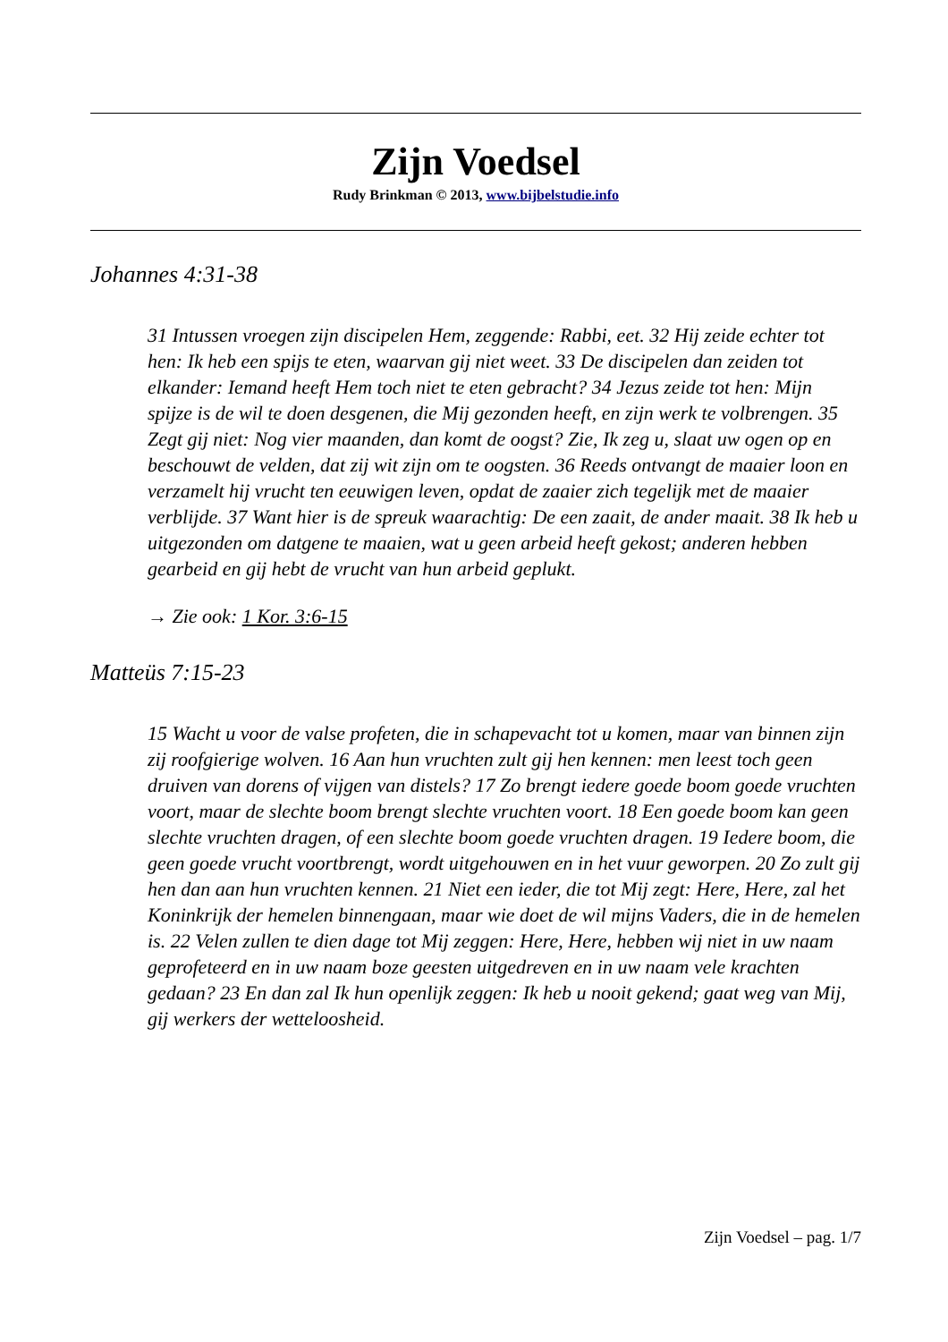Zijn Voedsel
Rudy Brinkman © 2013, www.bijbelstudie.info
Johannes 4:31-38
31 Intussen vroegen zijn discipelen Hem, zeggende: Rabbi, eet. 32 Hij zeide echter tot hen: Ik heb een spijs te eten, waarvan gij niet weet. 33 De discipelen dan zeiden tot elkander: Iemand heeft Hem toch niet te eten gebracht? 34 Jezus zeide tot hen: Mijn spijze is de wil te doen desgenen, die Mij gezonden heeft, en zijn werk te volbrengen. 35 Zegt gij niet: Nog vier maanden, dan komt de oogst? Zie, Ik zeg u, slaat uw ogen op en beschouwt de velden, dat zij wit zijn om te oogsten. 36 Reeds ontvangt de maaier loon en verzamelt hij vrucht ten eeuwigen leven, opdat de zaaier zich tegelijk met de maaier verblijde. 37 Want hier is de spreuk waarachtig: De een zaait, de ander maait. 38 Ik heb u uitgezonden om datgene te maaien, wat u geen arbeid heeft gekost; anderen hebben gearbeid en gij hebt de vrucht van hun arbeid geplukt.
→ Zie ook: 1 Kor. 3:6-15
Matteüs 7:15-23
15 Wacht u voor de valse profeten, die in schapevacht tot u komen, maar van binnen zijn zij roofgierige wolven. 16 Aan hun vruchten zult gij hen kennen: men leest toch geen druiven van dorens of vijgen van distels? 17 Zo brengt iedere goede boom goede vruchten voort, maar de slechte boom brengt slechte vruchten voort. 18 Een goede boom kan geen slechte vruchten dragen, of een slechte boom goede vruchten dragen. 19 Iedere boom, die geen goede vrucht voortbrengt, wordt uitgehouwen en in het vuur geworpen. 20 Zo zult gij hen dan aan hun vruchten kennen. 21 Niet een ieder, die tot Mij zegt: Here, Here, zal het Koninkrijk der hemelen binnengaan, maar wie doet de wil mijns Vaders, die in de hemelen is. 22 Velen zullen te dien dage tot Mij zeggen: Here, Here, hebben wij niet in uw naam geprofeteerd en in uw naam boze geesten uitgedreven en in uw naam vele krachten gedaan? 23 En dan zal Ik hun openlijk zeggen: Ik heb u nooit gekend; gaat weg van Mij, gij werkers der wetteloosheid.
Zijn Voedsel – pag. 1/7